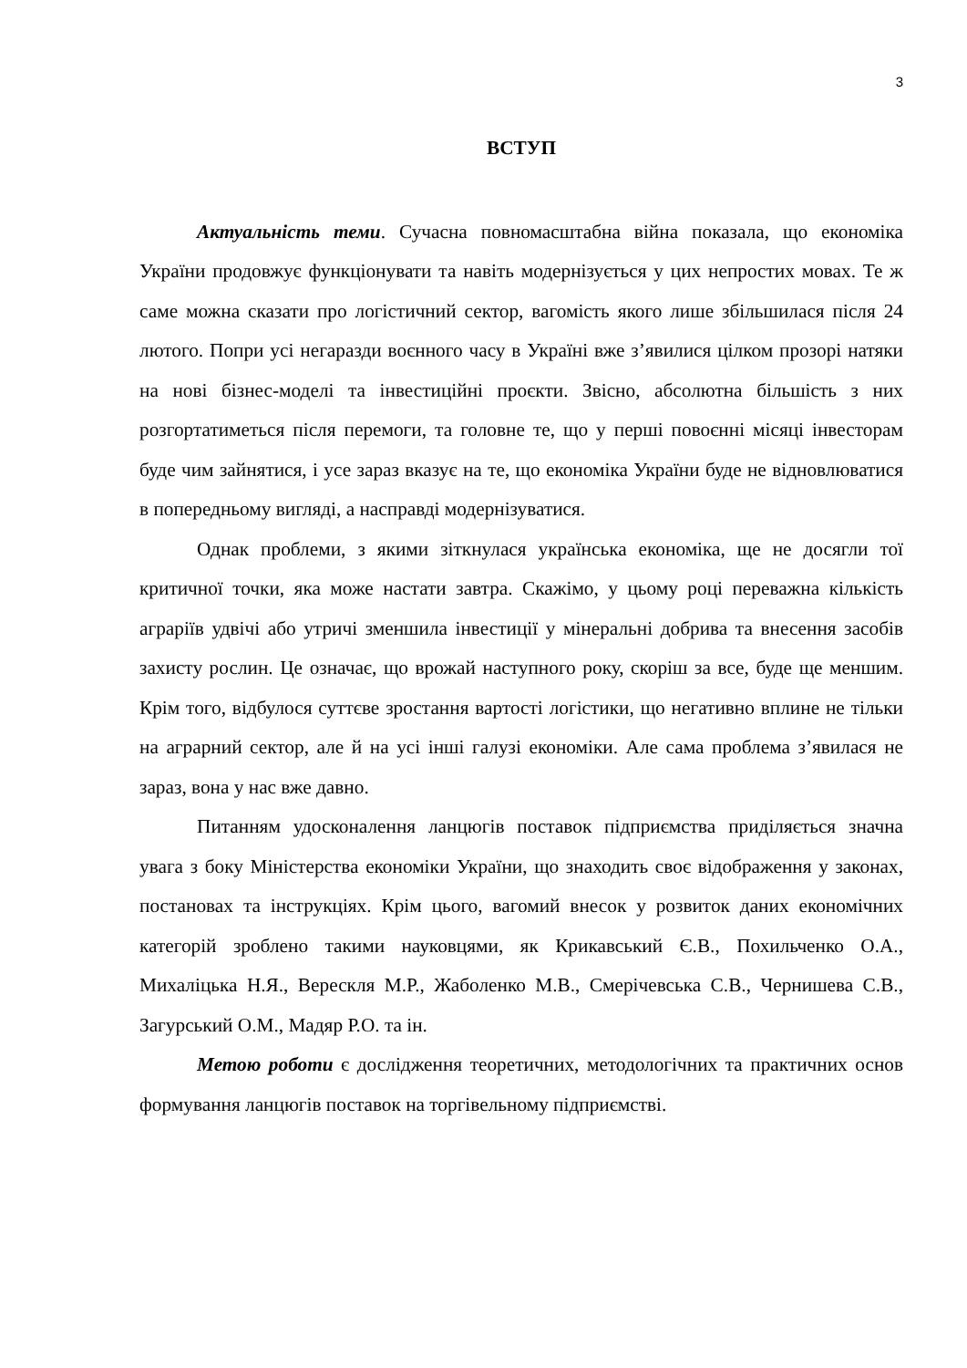3
ВСТУП
Актуальність теми. Сучасна повномасштабна війна показала, що економіка України продовжує функціонувати та навіть модернізується у цих непростих мовах. Те ж саме можна сказати про логістичний сектор, вагомість якого лише збільшилася після 24 лютого. Попри усі негаразди воєнного часу в Україні вже з’явилися цілком прозорі натяки на нові бізнес-моделі та інвестиційні проєкти. Звісно, абсолютна більшість з них розгортатиметься після перемоги, та головне те, що у перші повоєнні місяці інвесторам буде чим зайнятися, і усе зараз вказує на те, що економіка України буде не відновлюватися в попередньому вигляді, а насправді модернізуватися.
Однак проблеми, з якими зіткнулася українська економіка, ще не досягли тої критичної точки, яка може настати завтра. Скажімо, у цьому році переважна кількість аграріїв удвічі або утричі зменшила інвестиції у мінеральні добрива та внесення засобів захисту рослин. Це означає, що врожай наступного року, скоріш за все, буде ще меншим. Крім того, відбулося суттєве зростання вартості логістики, що негативно вплине не тільки на аграрний сектор, але й на усі інші галузі економіки. Але сама проблема з’явилася не зараз, вона у нас вже давно.
Питанням удосконалення ланцюгів поставок підприємства приділяється значна увага з боку Міністерства економіки України, що знаходить своє відображення у законах, постановах та інструкціях. Крім цього, вагомий внесок у розвиток даних економічних категорій зроблено такими науковцями, як Крикавський Є.В., Похильченко О.А., Михаліцька Н.Я., Верескля М.Р., Жаболенко М.В., Смерічевська С.В., Чернишева С.В., Загурський О.М., Мадяр Р.О. та ін.
Метою роботи є дослідження теоретичних, методологічних та практичних основ формування ланцюгів поставок на торгівельному підприємстві.